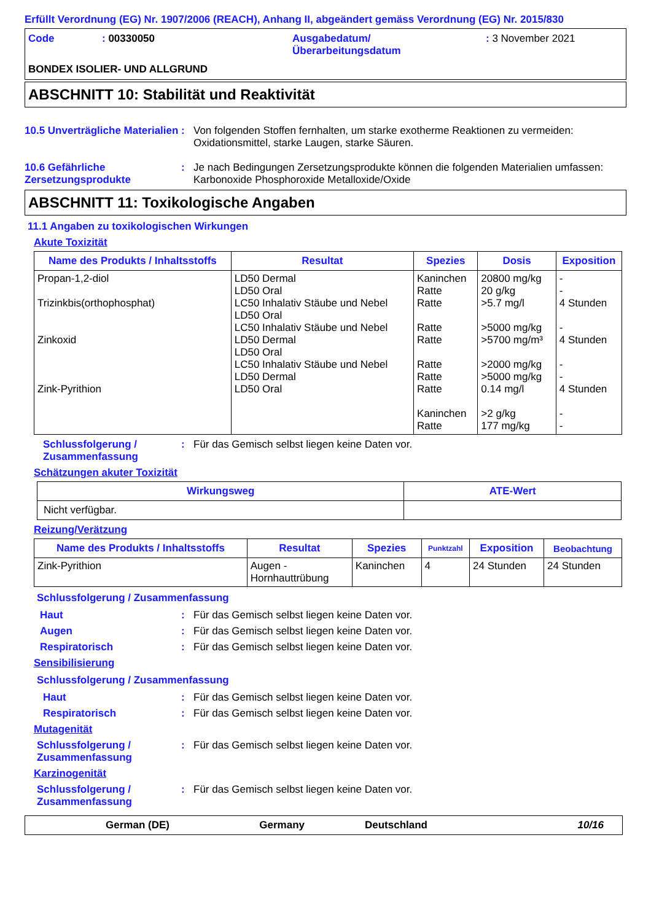Erfüllt Verordnung (EG) Nr. 1907/2006 (REACH), Anhang II, abgeändert gemäss Verordnung (EG) Nr. 2015/830
Code : 00330050 Ausgabedatum/
Überarbeitungsdatum
: 3 November 2021
BONDEX ISOLIER- UND ALLGRUND
ABSCHNITT 10: Stabilität und Reaktivität
10.5 Unverträgliche Materialien
: Von folgenden Stoffen fernhalten, um starke exotherme Reaktionen zu vermeiden: Oxidationsmittel, starke Laugen, starke Säuren.
10.6 Gefährliche Zersetzungsprodukte
: Je nach Bedingungen Zersetzungsprodukte können die folgenden Materialien umfassen: Karbonoxide Phosphoroxide Metalloxide/Oxide
ABSCHNITT 11: Toxikologische Angaben
11.1 Angaben zu toxikologischen Wirkungen
Akute Toxizität
| Name des Produkts / Inhaltsstoffs | Resultat | Spezies | Dosis | Exposition |
| --- | --- | --- | --- | --- |
| Propan-1,2-diol Trizinkbis(orthophosphat) Zinkoxid Zink-Pyrithion | LD50 Dermal LD50 Oral LC50 Inhalativ Stäube und Nebel LD50 Oral LC50 Inhalativ Stäube und Nebel LD50 Dermal LD50 Oral LC50 Inhalativ Stäube und Nebel LD50 Dermal LD50 Oral | Kaninchen Ratte Ratte Ratte Ratte Ratte Ratte Ratte Kaninchen Ratte | 20800 mg/kg 20 g/kg >5.7 mg/l >5000 mg/kg >5700 mg/m³ >2000 mg/kg >5000 mg/kg 0.14 mg/l >2 g/kg 177 mg/kg | - - 4 Stunden - 4 Stunden - - 4 Stunden - - |
Schlussfolgerung / Zusammenfassung
: Für das Gemisch selbst liegen keine Daten vor.
Schätzungen akuter Toxizität
| Wirkungsweg | ATE-Wert |
| --- | --- |
| Nicht verfügbar. | |
Reizung/Verätzung
| Name des Produkts / Inhaltsstoffs | Resultat | Spezies | Punktzahl | Exposition | Beobachtung |
| --- | --- | --- | --- | --- | --- |
| Zink-Pyrithion | Augen - Hornhauttrübung | Kaninchen | 4 | 24 Stunden | 24 Stunden |
Schlussfolgerung / Zusammenfassung
Haut : Für das Gemisch selbst liegen keine Daten vor.
Augen : Für das Gemisch selbst liegen keine Daten vor.
Respiratorisch : Für das Gemisch selbst liegen keine Daten vor.
Sensibilisierung
Schlussfolgerung / Zusammenfassung
Haut : Für das Gemisch selbst liegen keine Daten vor.
Respiratorisch : Für das Gemisch selbst liegen keine Daten vor.
Mutagenität
Schlussfolgerung / Zusammenfassung
: Für das Gemisch selbst liegen keine Daten vor.
Karzinogenität
Schlussfolgerung / Zusammenfassung
: Für das Gemisch selbst liegen keine Daten vor.
German (DE) Germany Deutschland 10/16